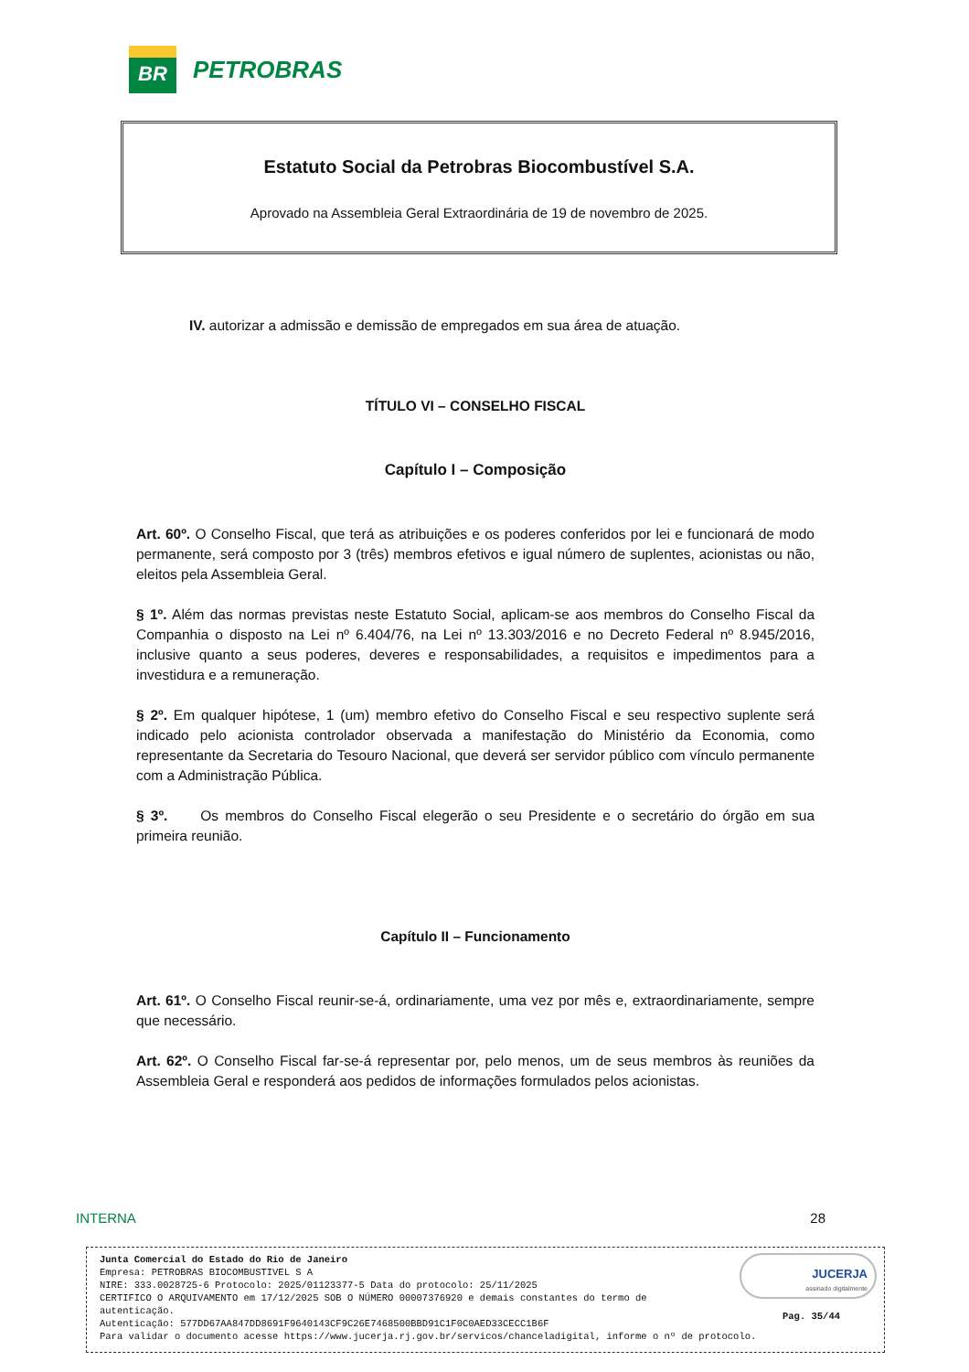BR
PETROBRAS
Estatuto Social da Petrobras Biocombustível S.A.
Aprovado na Assembleia Geral Extraordinária de 19 de novembro de 2025.
IV. autorizar a admissão e demissão de empregados em sua área de atuação.
TÍTULO VI – CONSELHO FISCAL
Capítulo I – Composição
Art. 60º. O Conselho Fiscal, que terá as atribuições e os poderes conferidos por lei e funcionará de modo permanente, será composto por 3 (três) membros efetivos e igual número de suplentes, acionistas ou não, eleitos pela Assembleia Geral.
§ 1º. Além das normas previstas neste Estatuto Social, aplicam-se aos membros do Conselho Fiscal da Companhia o disposto na Lei nº 6.404/76, na Lei nº 13.303/2016 e no Decreto Federal nº 8.945/2016, inclusive quanto a seus poderes, deveres e responsabilidades, a requisitos e impedimentos para a investidura e a remuneração.
§ 2º. Em qualquer hipótese, 1 (um) membro efetivo do Conselho Fiscal e seu respectivo suplente será indicado pelo acionista controlador observada a manifestação do Ministério da Economia, como representante da Secretaria do Tesouro Nacional, que deverá ser servidor público com vínculo permanente com a Administração Pública.
§ 3º. Os membros do Conselho Fiscal elegerão o seu Presidente e o secretário do órgão em sua primeira reunião.
Capítulo II – Funcionamento
Art. 61º. O Conselho Fiscal reunir-se-á, ordinariamente, uma vez por mês e, extraordinariamente, sempre que necessário.
Art. 62º. O Conselho Fiscal far-se-á representar por, pelo menos, um de seus membros às reuniões da Assembleia Geral e responderá aos pedidos de informações formulados pelos acionistas.
INTERNA 28
Junta Comercial do Estado do Rio de Janeiro
Empresa: PETROBRAS BIOCOMBUSTIVEL S A
NIRE: 333.0028725-6 Protocolo: 2025/01123377-5 Data do protocolo: 25/11/2025
CERTIFICO O ARQUIVAMENTO em 17/12/2025 SOB O NÚMERO 00007376920 e demais constantes do termo de
autenticação.
Autenticação: 577DD67AA847DD8691F9640143CF9C26E7468500BBD91C1F0C0AED33CECC1B6F
Para validar o documento acesse https://www.jucerja.rj.gov.br/servicos/chanceladigital, informe o nº de protocolo.
JUCERJA
assinado digitalmente
Pag. 35/44